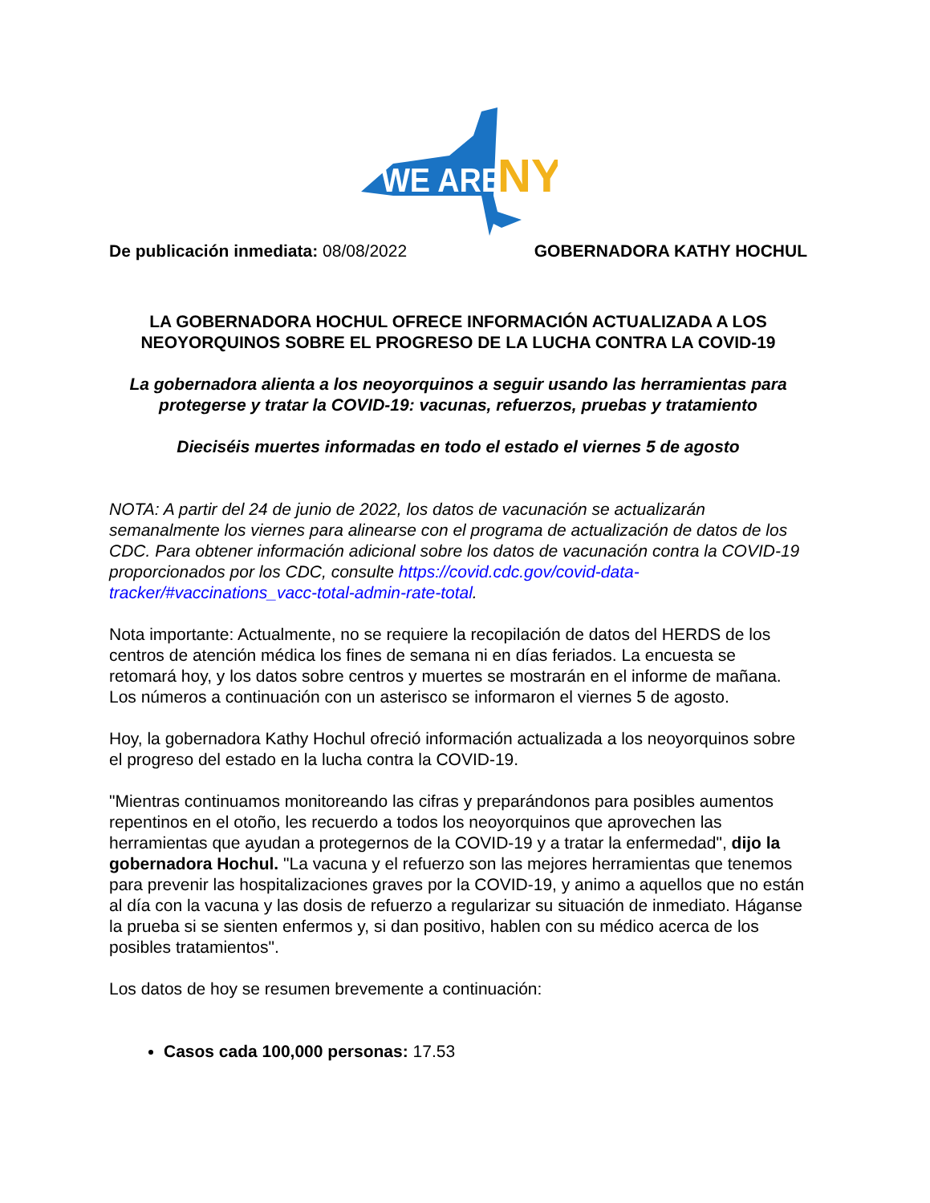WE ARE
NY
De publicación inmediata: 08/08/2022 GOBERNADORA KATHY HOCHUL
LA GOBERNADORA HOCHUL OFRECE INFORMACIÓN ACTUALIZADA A LOS NEOYORQUINOS SOBRE EL PROGRESO DE LA LUCHA CONTRA LA COVID-19
La gobernadora alienta a los neoyorquinos a seguir usando las herramientas para protegerse y tratar la COVID-19: vacunas, refuerzos, pruebas y tratamiento
Dieciséis muertes informadas en todo el estado el viernes 5 de agosto
NOTA: A partir del 24 de junio de 2022, los datos de vacunación se actualizarán semanalmente los viernes para alinearse con el programa de actualización de datos de los CDC. Para obtener información adicional sobre los datos de vacunación contra la COVID-19 proporcionados por los CDC, consulte https://covid.cdc.gov/covid-data-tracker/#vaccinations_vacc-total-admin-rate-total.
Nota importante: Actualmente, no se requiere la recopilación de datos del HERDS de los centros de atención médica los fines de semana ni en días feriados. La encuesta se retomará hoy, y los datos sobre centros y muertes se mostrarán en el informe de mañana. Los números a continuación con un asterisco se informaron el viernes 5 de agosto.
Hoy, la gobernadora Kathy Hochul ofreció información actualizada a los neoyorquinos sobre el progreso del estado en la lucha contra la COVID-19.
"Mientras continuamos monitoreando las cifras y preparándonos para posibles aumentos repentinos en el otoño, les recuerdo a todos los neoyorquinos que aprovechen las herramientas que ayudan a protegernos de la COVID-19 y a tratar la enfermedad", dijo la gobernadora Hochul. "La vacuna y el refuerzo son las mejores herramientas que tenemos para prevenir las hospitalizaciones graves por la COVID-19, y animo a aquellos que no están al día con la vacuna y las dosis de refuerzo a regularizar su situación de inmediato. Háganse la prueba si se sienten enfermos y, si dan positivo, hablen con su médico acerca de los posibles tratamientos".
Los datos de hoy se resumen brevemente a continuación:
Casos cada 100,000 personas: 17.53